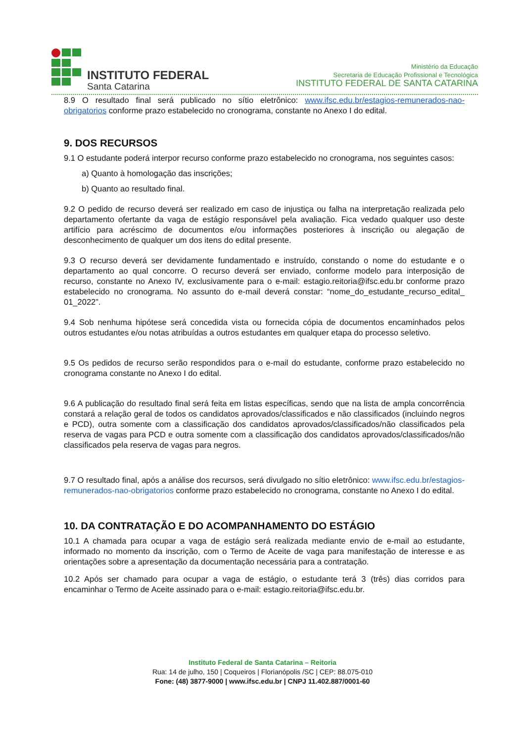INSTITUTO FEDERAL
Santa Catarina
Ministério da Educação
Secretaria de Educação Profissional e Tecnológica
INSTITUTO FEDERAL DE SANTA CATARINA
8.9 O resultado final será publicado no sítio eletrônico: www.ifsc.edu.br/estagios-remunerados-nao-obrigatorios conforme prazo estabelecido no cronograma, constante no Anexo I do edital.
9. DOS RECURSOS
9.1 O estudante poderá interpor recurso conforme prazo estabelecido no cronograma, nos seguintes casos:
a) Quanto à homologação das inscrições;
b) Quanto ao resultado final.
9.2 O pedido de recurso deverá ser realizado em caso de injustiça ou falha na interpretação realizada pelo departamento ofertante da vaga de estágio responsável pela avaliação. Fica vedado qualquer uso deste artifício para acréscimo de documentos e/ou informações posteriores à inscrição ou alegação de desconhecimento de qualquer um dos itens do edital presente.
9.3 O recurso deverá ser devidamente fundamentado e instruído, constando o nome do estudante e o departamento ao qual concorre. O recurso deverá ser enviado, conforme modelo para interposição de recurso, constante no Anexo IV, exclusivamente para o e-mail: estagio.reitoria@ifsc.edu.br conforme prazo estabelecido no cronograma. No assunto do e-mail deverá constar: “nome_do_estudante_recurso_edital_ 01_2022”.
9.4 Sob nenhuma hipótese será concedida vista ou fornecida cópia de documentos encaminhados pelos outros estudantes e/ou notas atribuídas a outros estudantes em qualquer etapa do processo seletivo.
9.5 Os pedidos de recurso serão respondidos para o e-mail do estudante, conforme prazo estabelecido no cronograma constante no Anexo I do edital.
9.6 A publicação do resultado final será feita em listas específicas, sendo que na lista de ampla concorrência constará a relação geral de todos os candidatos aprovados/classificados e não classificados (incluindo negros e PCD), outra somente com a classificação dos candidatos aprovados/classificados/não classificados pela reserva de vagas para PCD e outra somente com a classificação dos candidatos aprovados/classificados/não classificados pela reserva de vagas para negros.
9.7 O resultado final, após a análise dos recursos, será divulgado no sítio eletrônico: www.ifsc.edu.br/estagios-remunerados-nao-obrigatorios conforme prazo estabelecido no cronograma, constante no Anexo I do edital.
10. DA CONTRATAÇÃO E DO ACOMPANHAMENTO DO ESTÁGIO
10.1 A chamada para ocupar a vaga de estágio será realizada mediante envio de e-mail ao estudante, informado no momento da inscrição, com o Termo de Aceite de vaga para manifestação de interesse e as orientações sobre a apresentação da documentação necessária para a contratação.
10.2 Após ser chamado para ocupar a vaga de estágio, o estudante terá 3 (três) dias corridos para encaminhar o Termo de Aceite assinado para o e-mail: estagio.reitoria@ifsc.edu.br.
Instituto Federal de Santa Catarina – Reitoria
Rua: 14 de julho, 150 | Coqueiros | Florianópolis /SC | CEP: 88.075-010
Fone: (48) 3877-9000 | www.ifsc.edu.br | CNPJ 11.402.887/0001-60